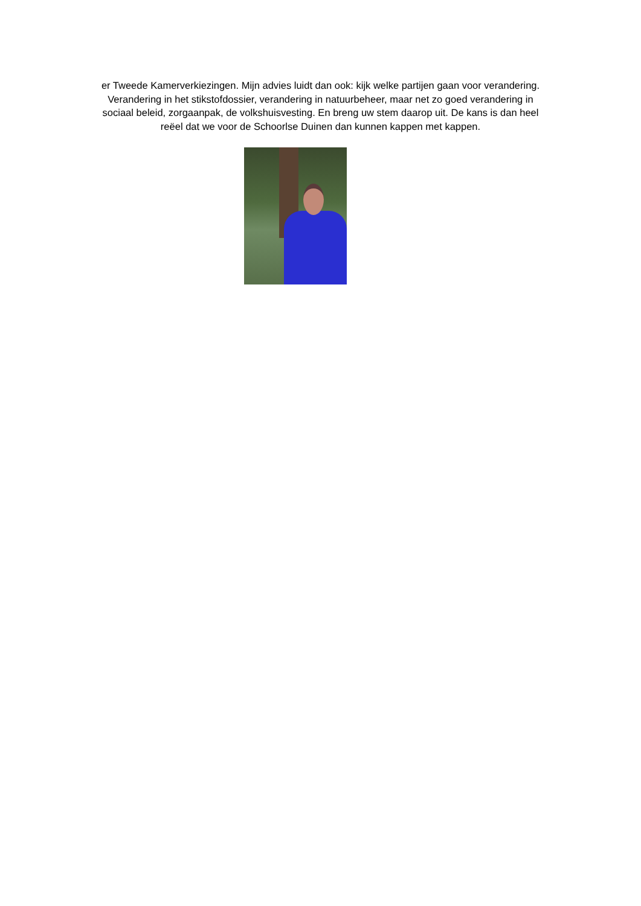er Tweede Kamerverkiezingen. Mijn advies luidt dan ook: kijk welke partijen gaan voor verandering.
Verandering in het stikstofdossier, verandering in natuurbeheer, maar net zo goed verandering in
sociaal beleid, zorgaanpak, de volkshuisvesting. En breng uw stem daarop uit. De kans is dan heel
reëel dat we voor de Schoorlse Duinen dan kunnen kappen met kappen.